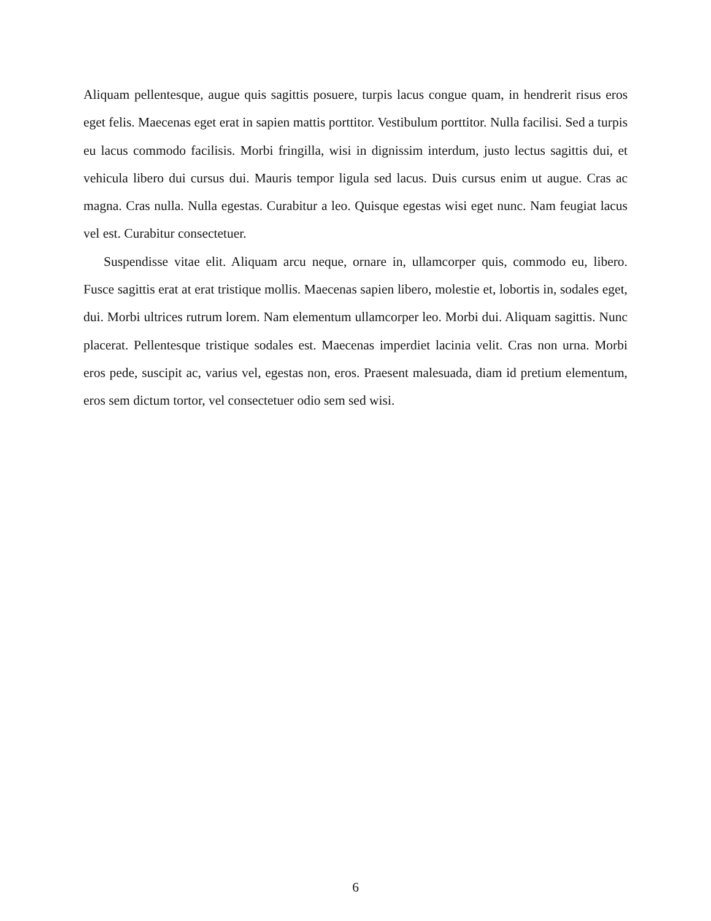Aliquam pellentesque, augue quis sagittis posuere, turpis lacus congue quam, in hendrerit risus eros eget felis. Maecenas eget erat in sapien mattis porttitor. Vestibulum porttitor. Nulla facilisi. Sed a turpis eu lacus commodo facilisis. Morbi fringilla, wisi in dignissim interdum, justo lectus sagittis dui, et vehicula libero dui cursus dui. Mauris tempor ligula sed lacus. Duis cursus enim ut augue. Cras ac magna. Cras nulla. Nulla egestas. Curabitur a leo. Quisque egestas wisi eget nunc. Nam feugiat lacus vel est. Curabitur consectetuer.
Suspendisse vitae elit. Aliquam arcu neque, ornare in, ullamcorper quis, commodo eu, libero. Fusce sagittis erat at erat tristique mollis. Maecenas sapien libero, molestie et, lobortis in, sodales eget, dui. Morbi ultrices rutrum lorem. Nam elementum ullamcorper leo. Morbi dui. Aliquam sagittis. Nunc placerat. Pellentesque tristique sodales est. Maecenas imperdiet lacinia velit. Cras non urna. Morbi eros pede, suscipit ac, varius vel, egestas non, eros. Praesent malesuada, diam id pretium elementum, eros sem dictum tortor, vel consectetuer odio sem sed wisi.
6